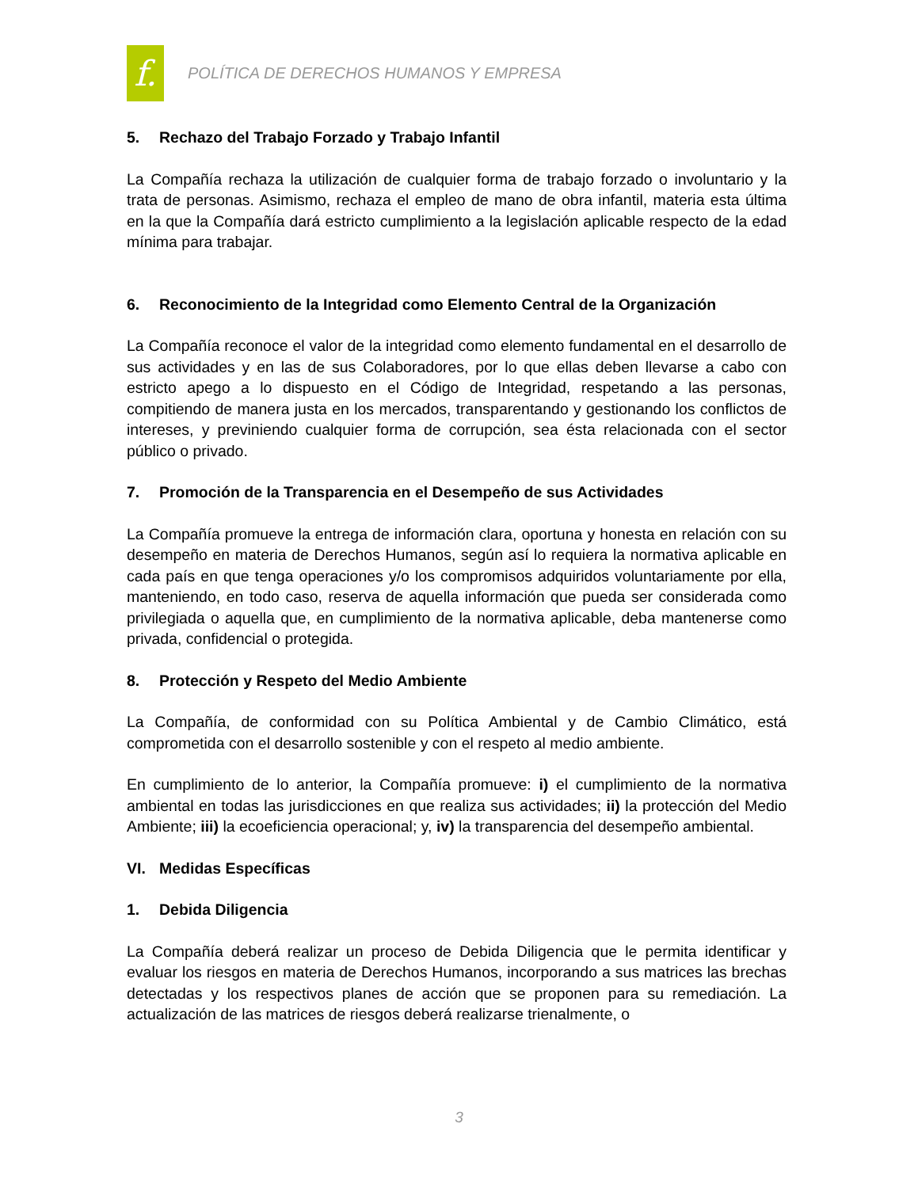f.
POLÍTICA DE DERECHOS HUMANOS Y EMPRESA
5. Rechazo del Trabajo Forzado y Trabajo Infantil
La Compañía rechaza la utilización de cualquier forma de trabajo forzado o involuntario y la trata de personas. Asimismo, rechaza el empleo de mano de obra infantil, materia esta última en la que la Compañía dará estricto cumplimiento a la legislación aplicable respecto de la edad mínima para trabajar.
6. Reconocimiento de la Integridad como Elemento Central de la Organización
La Compañía reconoce el valor de la integridad como elemento fundamental en el desarrollo de sus actividades y en las de sus Colaboradores, por lo que ellas deben llevarse a cabo con estricto apego a lo dispuesto en el Código de Integridad, respetando a las personas, compitiendo de manera justa en los mercados, transparentando y gestionando los conflictos de intereses, y previniendo cualquier forma de corrupción, sea ésta relacionada con el sector público o privado.
7. Promoción de la Transparencia en el Desempeño de sus Actividades
La Compañía promueve la entrega de información clara, oportuna y honesta en relación con su desempeño en materia de Derechos Humanos, según así lo requiera la normativa aplicable en cada país en que tenga operaciones y/o los compromisos adquiridos voluntariamente por ella, manteniendo, en todo caso, reserva de aquella información que pueda ser considerada como privilegiada o aquella que, en cumplimiento de la normativa aplicable, deba mantenerse como privada, confidencial o protegida.
8. Protección y Respeto del Medio Ambiente
La Compañía, de conformidad con su Política Ambiental y de Cambio Climático, está comprometida con el desarrollo sostenible y con el respeto al medio ambiente.
En cumplimiento de lo anterior, la Compañía promueve: i) el cumplimiento de la normativa ambiental en todas las jurisdicciones en que realiza sus actividades; ii) la protección del Medio Ambiente; iii) la ecoeficiencia operacional; y, iv) la transparencia del desempeño ambiental.
VI. Medidas Específicas
1. Debida Diligencia
La Compañía deberá realizar un proceso de Debida Diligencia que le permita identificar y evaluar los riesgos en materia de Derechos Humanos, incorporando a sus matrices las brechas detectadas y los respectivos planes de acción que se proponen para su remediación. La actualización de las matrices de riesgos deberá realizarse trienalmente, o
3